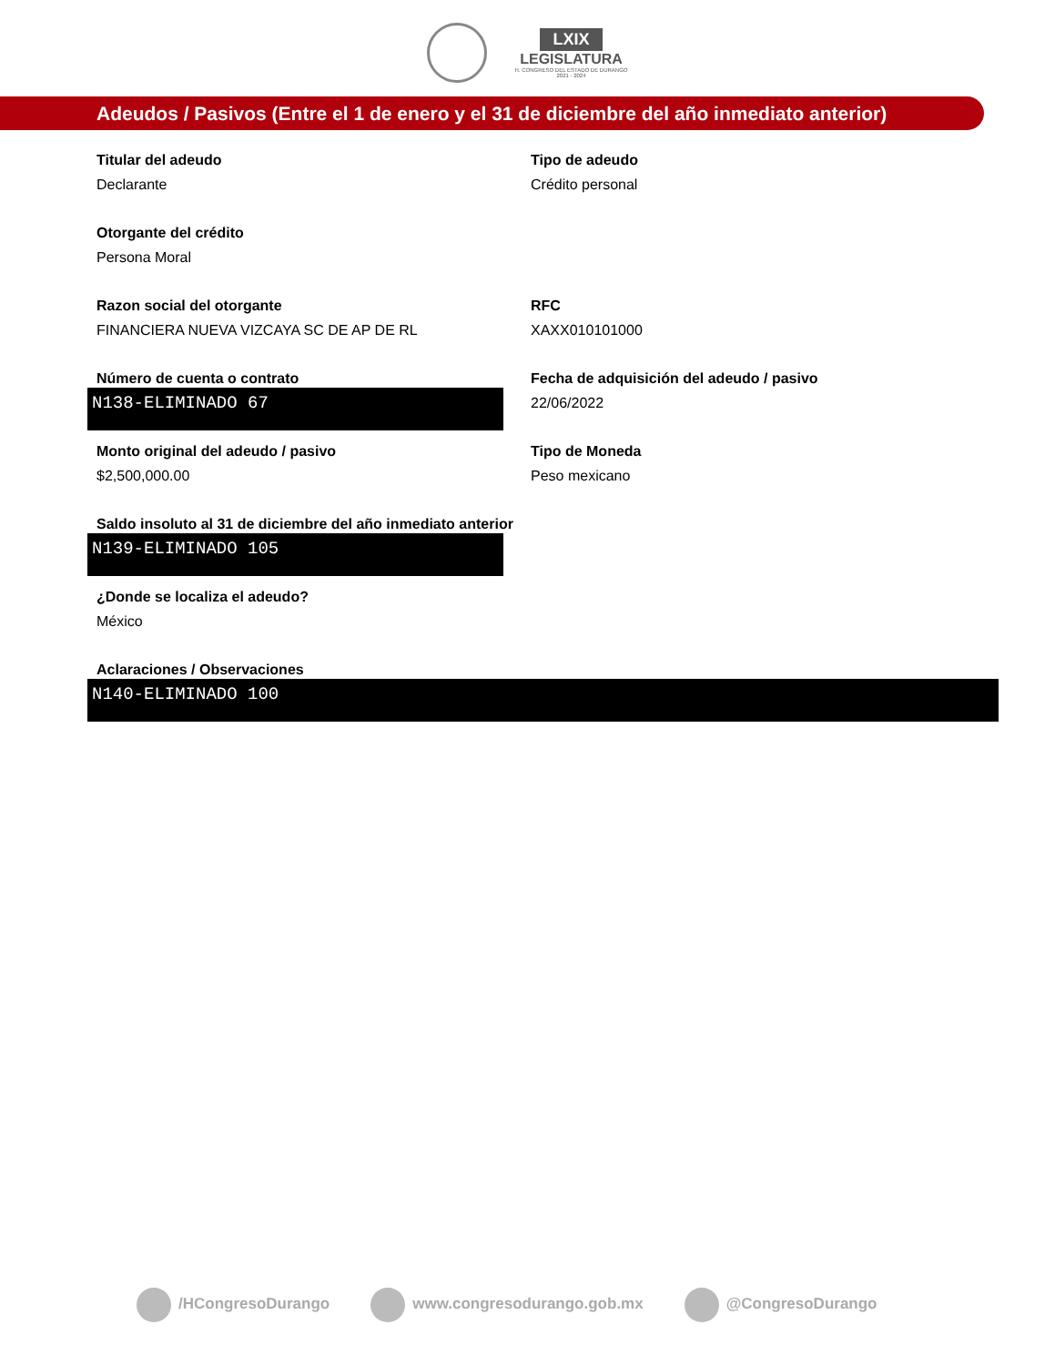LXIX
LEGISLATURA
H. CONGRESO DEL ESTADO DE DURANGO
2021 - 2024
Adeudos / Pasivos (Entre el 1 de enero y el 31 de diciembre del año inmediato anterior)
Titular del adeudo
Declarante
Tipo de adeudo
Crédito personal
Otorgante del crédito
Persona Moral
Razon social del otorgante
FINANCIERA NUEVA VIZCAYA SC DE AP DE RL
RFC
XAXX010101000
Número de cuenta o contrato
N138-ELIMINADO 67
Fecha de adquisición del adeudo / pasivo
22/06/2022
Monto original del adeudo / pasivo
$2,500,000.00
Tipo de Moneda
Peso mexicano
Saldo insoluto al 31 de diciembre del año inmediato anterior
N139-ELIMINADO 105
¿Donde se localiza el adeudo?
México
Aclaraciones / Observaciones
N140-ELIMINADO 100
/HCongresoDurango www.congresodurango.gob.mx @CongresoDurango